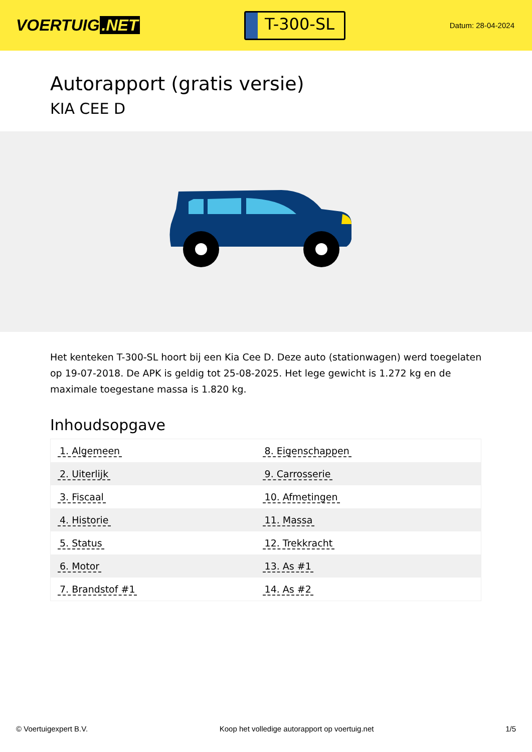VOERTUIG.NET
T-300-SL
Datum: 28-04-2024
Autorapport (gratis versie)
KIA CEE D
Het kenteken T-300-SL hoort bij een Kia Cee D. Deze auto (stationwagen) werd toegelaten op 19-07-2018. De APK is geldig tot 25-08-2025. Het lege gewicht is 1.272 kg en de maximale toegestane massa is 1.820 kg.
Inhoudsopgave
| 1. Algemeen | 8. Eigenschappen |
| 2. Uiterlijk | 9. Carrosserie |
| 3. Fiscaal | 10. Afmetingen |
| 4. Historie | 11. Massa |
| 5. Status | 12. Trekkracht |
| 6. Motor | 13. As #1 |
| 7. Brandstof #1 | 14. As #2 |
© Voertuigexpert B.V. Koop het volledige autorapport op voertuig.net 1/5